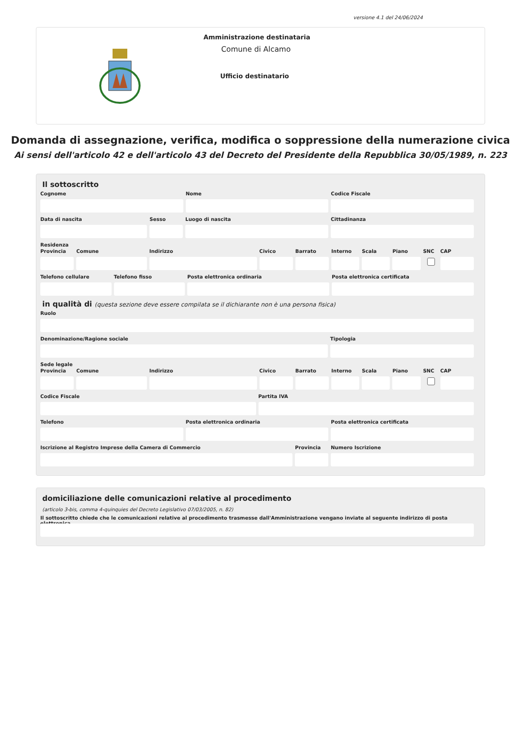versione 4.1 del 24/06/2024
Amministrazione destinataria
Comune di Alcamo
Ufficio destinatario
Domanda di assegnazione, verifica, modifica o soppressione della numerazione civica
Ai sensi dell'articolo 42 e dell'articolo 43 del Decreto del Presidente della Repubblica 30/05/1989, n. 223
Il sottoscritto
Cognome Nome Codice Fiscale
Data di nascita Sesso Luogo di nascita Cittadinanza
Residenza
Provincia Comune Indirizzo Civico Barrato Interno Scala Piano SNC CAP
Telefono cellulare Telefono fisso Posta elettronica ordinaria Posta elettronica certificata
in qualità di (questa sezione deve essere compilata se il dichiarante non è una persona fisica)
Ruolo
Denominazione/Ragione sociale Tipologia
Sede legale
Provincia Comune Indirizzo Civico Barrato Interno Scala Piano SNC CAP
Codice Fiscale Partita IVA
Telefono Posta elettronica ordinaria Posta elettronica certificata
Iscrizione al Registro Imprese della Camera di Commercio
Provincia Numero Iscrizione
domiciliazione delle comunicazioni relative al procedimento
(articolo 3-bis, comma 4-quinquies del Decreto Legislativo 07/03/2005, n. 82)
Il sottoscritto chiede che le comunicazioni relative al procedimento trasmesse dall'Amministrazione vengano inviate al seguente indirizzo di posta elettronica